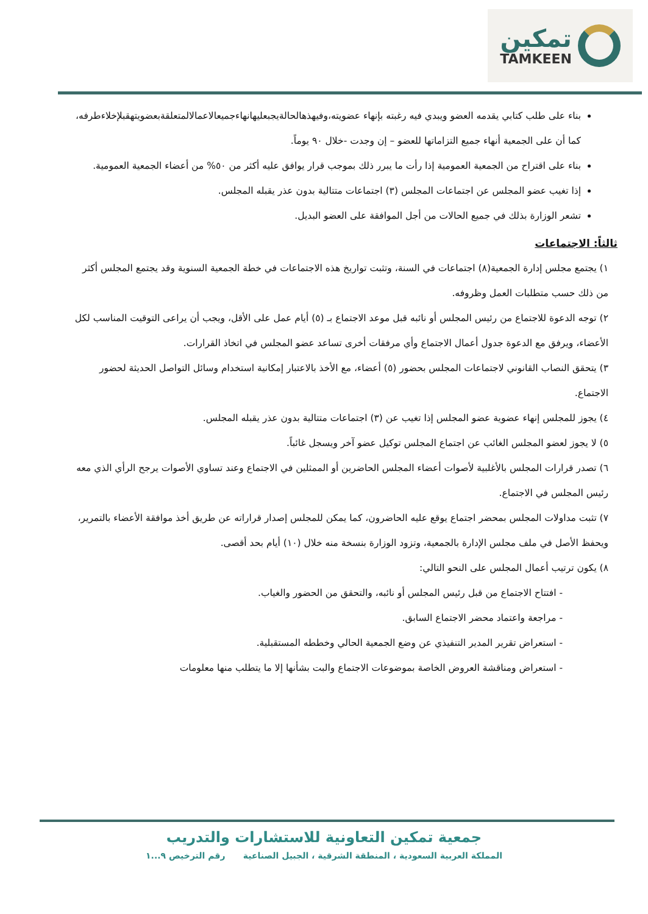تمكين
TAMKEEN
بناء على طلب كتابي يقدمه العضو ويبدي فيه رغبته بإنهاء عضويته،وفيهذهالحالةيجبعليهانهاءجميعالاعمالالمتعلقةبعضويتهقبلإخلاءطرفه، كما أن على الجمعية أنهاء جميع التزاماتها للعضو – إن وجدت -خلال ٩٠ يوماً.
بناء على اقتراح من الجمعية العمومية إذا رأت ما يبرر ذلك بموجب قرار يوافق عليه أكثر من ٥٠% من أعضاء الجمعية العمومية.
إذا تغيب عضو المجلس عن اجتماعات المجلس (٣) اجتماعات متتالية بدون عذر يقبله المجلس.
تشعر الوزارة بذلك في جميع الحالات من أجل الموافقة على العضو البديل.
ثالثاً: الاجتماعات
١) يجتمع مجلس إدارة الجمعية(٨) اجتماعات في السنة، وتثبت تواريخ هذه الاجتماعات في خطة الجمعية السنوية وقد يجتمع المجلس أكثر من ذلك حسب متطلبات العمل وظروفه.
٢) توجه الدعوة للاجتماع من رئيس المجلس أو نائبه قبل موعد الاجتماع بـ (٥) أيام عمل على الأقل، ويجب أن يراعى التوقيت المناسب لكل الأعضاء، ويرفق مع الدعوة جدول أعمال الاجتماع وأي مرفقات أخرى تساعد عضو المجلس في اتخاذ القرارات.
٣) يتحقق النصاب القانوني لاجتماعات المجلس بحضور (٥) أعضاء، مع الأخذ بالاعتبار إمكانية استخدام وسائل التواصل الحديثة لحضور الاجتماع.
٤) يجوز للمجلس إنهاء عضوية عضو المجلس إذا تغيب عن (٣) اجتماعات متتالية بدون عذر يقبله المجلس.
٥) لا يجوز لعضو المجلس الغائب عن اجتماع المجلس توكيل عضو آخر ويسجل غائباً.
٦) تصدر قرارات المجلس بالأغلبية لأصوات أعضاء المجلس الحاضرين أو الممثلين في الاجتماع وعند تساوي الأصوات يرجح الرأي الذي معه رئيس المجلس في الاجتماع.
٧) تثبت مداولات المجلس بمحضر اجتماع يوقع عليه الحاضرون، كما يمكن للمجلس إصدار قراراته عن طريق أخذ موافقة الأعضاء بالتمرير، ويحفظ الأصل في ملف مجلس الإدارة بالجمعية، وتزود الوزارة بنسخة منه خلال (١٠) أيام بحد أقصى.
٨) يكون ترتيب أعمال المجلس على النحو التالي:
- افتتاح الاجتماع من قبل رئيس المجلس أو نائبه، والتحقق من الحضور والغياب.
- مراجعة واعتماد محضر الاجتماع السابق.
- استعراض تقرير المدير التنفيذي عن وضع الجمعية الحالي وخططه المستقبلية.
- استعراض ومناقشة العروض الخاصة بموضوعات الاجتماع والبت بشأنها إلا ما يتطلب منها معلومات
جمعية تمكين التعاونية للاستشارات والتدريب
المملكة العربية السعودية ، المنطقة الشرقية ، الجبيل الصناعية رقم الترخيص ٩...١